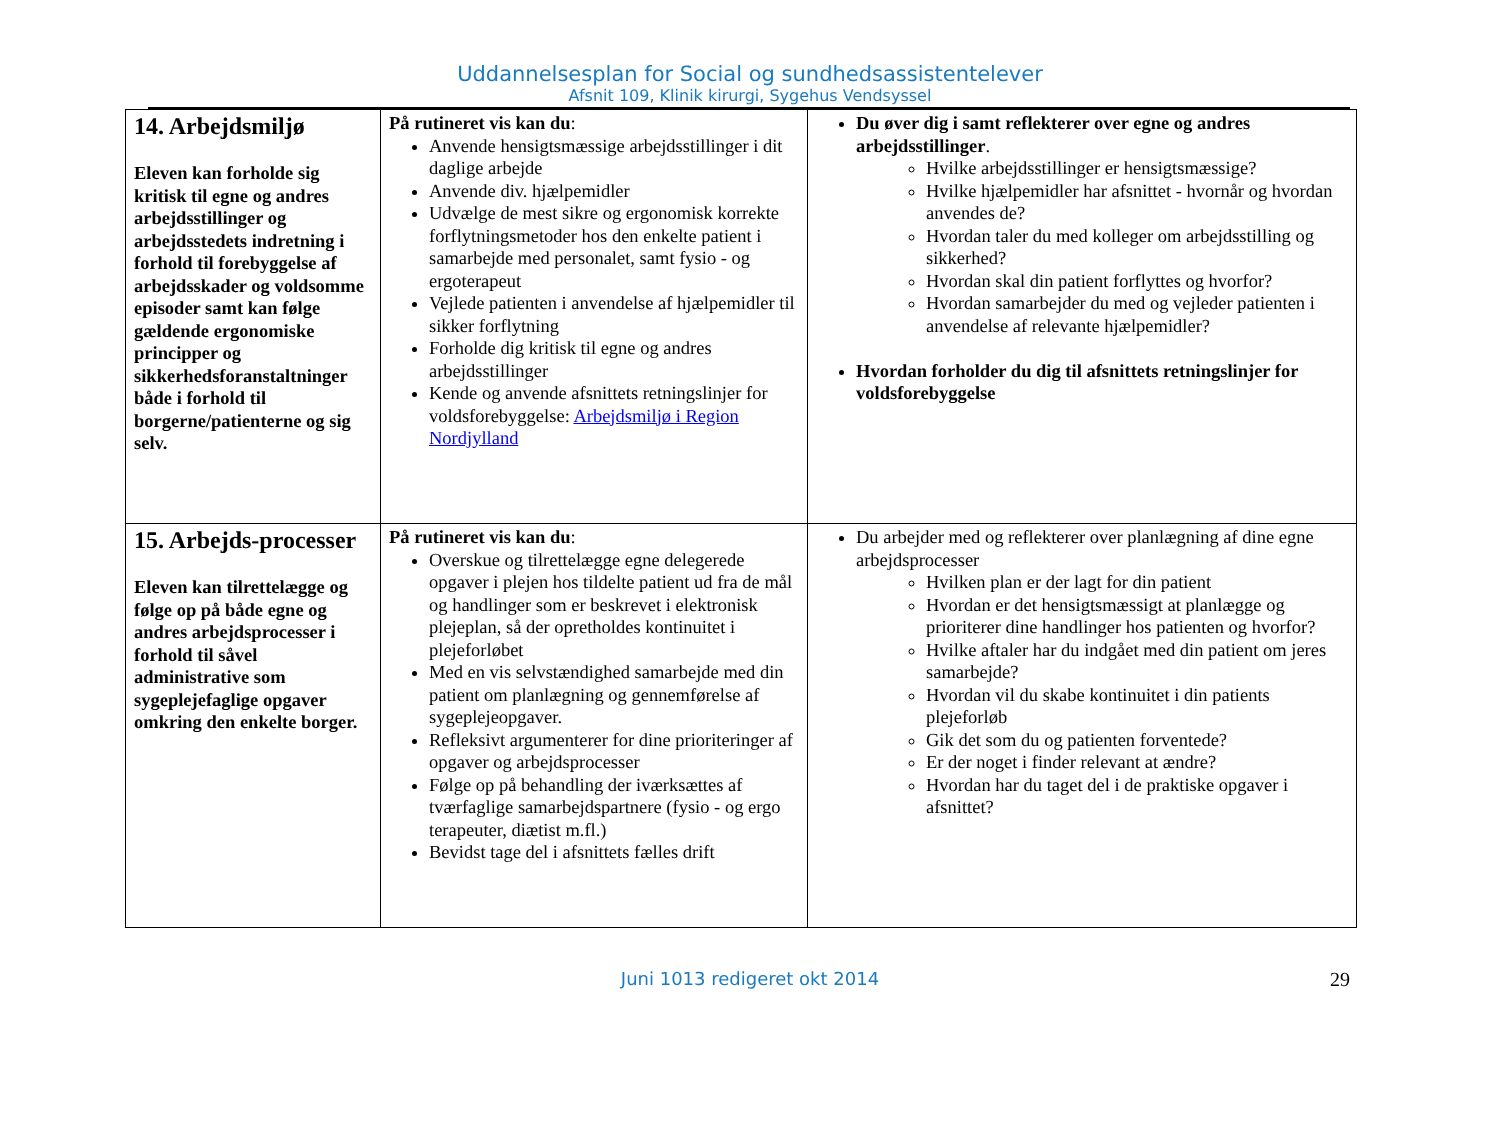Uddannelsesplan for Social og sundhedsassistentelever
Afsnit 109, Klinik kirurgi, Sygehus Vendsyssel
| 14. Arbejdsmiljø Eleven kan forholde sig kritisk til egne og andres arbejdsstillinger og arbejdsstedets indretning i forhold til forebyggelse af arbejdsskader og voldsomme episoder samt kan følge gældende ergonomiske principper og sikkerhedsforanstaltninger både i forhold til borgerne/patienterne og sig selv. | På rutineret vis kan du : Anvende hensigtsmæssige arbejdsstillinger i dit daglige arbejde Anvende div. hjælpemidler Udvælge de mest sikre og ergonomisk korrekte forflytningsmetoder hos den enkelte patient i samarbejde med personalet, samt fysio - og ergoterapeut Vejlede patienten i anvendelse af hjælpemidler til sikker forflytning Forholde dig kritisk til egne og andres arbejdsstillinger Kende og anvende afsnittets retningslinjer for voldsforebyggelse: Arbejdsmiljø i Region Nordjylland | Du øver dig i samt reflekterer over egne og andres arbejdsstillinger . Hvilke arbejdsstillinger er hensigtsmæssige? Hvilke hjælpemidler har afsnittet - hvornår og hvordan anvendes de? Hvordan taler du med kolleger om arbejdsstilling og sikkerhed? Hvordan skal din patient forflyttes og hvorfor? Hvordan samarbejder du med og vejleder patienten i anvendelse af relevante hjælpemidler? Hvordan forholder du dig til afsnittets retningslinjer for voldsforebyggelse |
| 15. Arbejds-processer Eleven kan tilrettelægge og følge op på både egne og andres arbejdsprocesser i forhold til såvel administrative som sygeplejefaglige opgaver omkring den enkelte borger. | På rutineret vis kan du : Overskue og tilrettelægge egne delegerede opgaver i plejen hos tildelte patient ud fra de mål og handlinger som er beskrevet i elektronisk plejeplan, så der opretholdes kontinuitet i plejeforløbet Med en vis selvstændighed samarbejde med din patient om planlægning og gennemførelse af sygeplejeopgaver. Refleksivt argumenterer for dine prioriteringer af opgaver og arbejdsprocesser Følge op på behandling der iværksættes af tværfaglige samarbejdspartnere (fysio - og ergo terapeuter, diætist m.fl.) Bevidst tage del i afsnittets fælles drift | Du arbejder med og reflekterer over planlægning af dine egne arbejdsprocesser Hvilken plan er der lagt for din patient Hvordan er det hensigtsmæssigt at planlægge og prioriterer dine handlinger hos patienten og hvorfor? Hvilke aftaler har du indgået med din patient om jeres samarbejde? Hvordan vil du skabe kontinuitet i din patients plejeforløb Gik det som du og patienten forventede? Er der noget i finder relevant at ændre? Hvordan har du taget del i de praktiske opgaver i afsnittet? |
Juni 1013 redigeret okt 2014 29